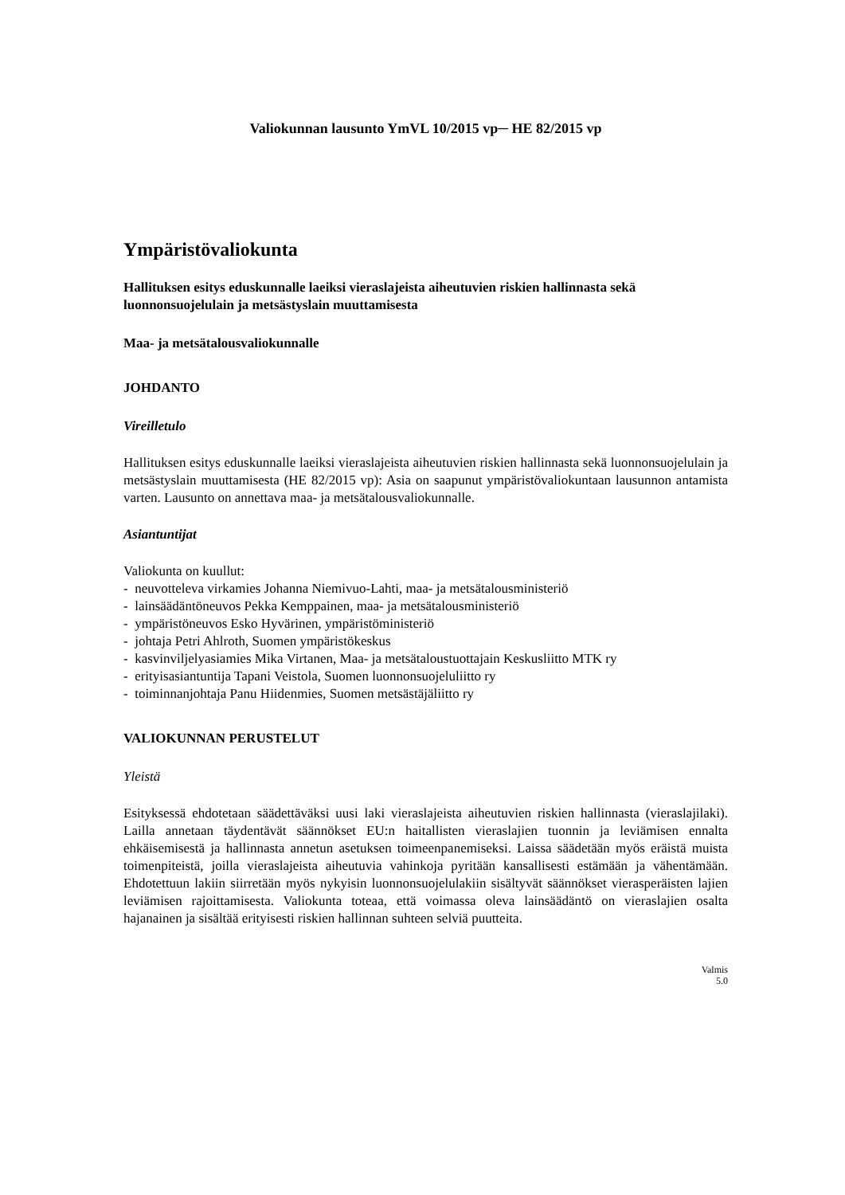Valiokunnan lausunto YmVL 10/2015 vp─ HE 82/2015 vp
Ympäristövaliokunta
Hallituksen esitys eduskunnalle laeiksi vieraslajeista aiheutuvien riskien hallinnasta sekä luonnonsuojelulain ja metsästyslain muuttamisesta
Maa- ja metsätalousvaliokunnalle
JOHDANTO
Vireilletulo
Hallituksen esitys eduskunnalle laeiksi vieraslajeista aiheutuvien riskien hallinnasta sekä luonnonsuojelulain ja metsästyslain muuttamisesta (HE 82/2015 vp): Asia on saapunut ympäristövaliokuntaan lausunnon antamista varten. Lausunto on annettava maa- ja metsätalousvaliokunnalle.
Asiantuntijat
Valiokunta on kuullut:
- neuvotteleva virkamies Johanna Niemivuo-Lahti, maa- ja metsätalousministeriö
- lainsäädäntöneuvos Pekka Kemppainen, maa- ja metsätalousministeriö
- ympäristöneuvos Esko Hyvärinen, ympäristöministeriö
- johtaja Petri Ahlroth, Suomen ympäristökeskus
- kasvinviljelyasiamies Mika Virtanen, Maa- ja metsätaloustuottajain Keskusliitto MTK ry
- erityisasiantuntija Tapani Veistola, Suomen luonnonsuojeluliitto ry
- toiminnanjohtaja Panu Hiidenmies, Suomen metsästäjäliitto ry
VALIOKUNNAN PERUSTELUT
Yleistä
Esityksessä ehdotetaan säädettäväksi uusi laki vieraslajeista aiheutuvien riskien hallinnasta (vieraslajilaki). Lailla annetaan täydentävät säännökset EU:n haitallisten vieraslajien tuonnin ja leviämisen ennalta ehkäisemisestä ja hallinnasta annetun asetuksen toimeenpanemiseksi. Laissa säädetään myös eräistä muista toimenpiteistä, joilla vieraslajeista aiheutuvia vahinkoja pyritään kansallisesti estämään ja vähentämään. Ehdotettuun lakiin siirretään myös nykyisin luonnonsuojelulakiin sisältyvät säännökset vierasperäisten lajien leviämisen rajoittamisesta. Valiokunta toteaa, että voimassa oleva lainsäädäntö on vieraslajien osalta hajanainen ja sisältää erityisesti riskien hallinnan suhteen selviä puutteita.
Valmis
5.0